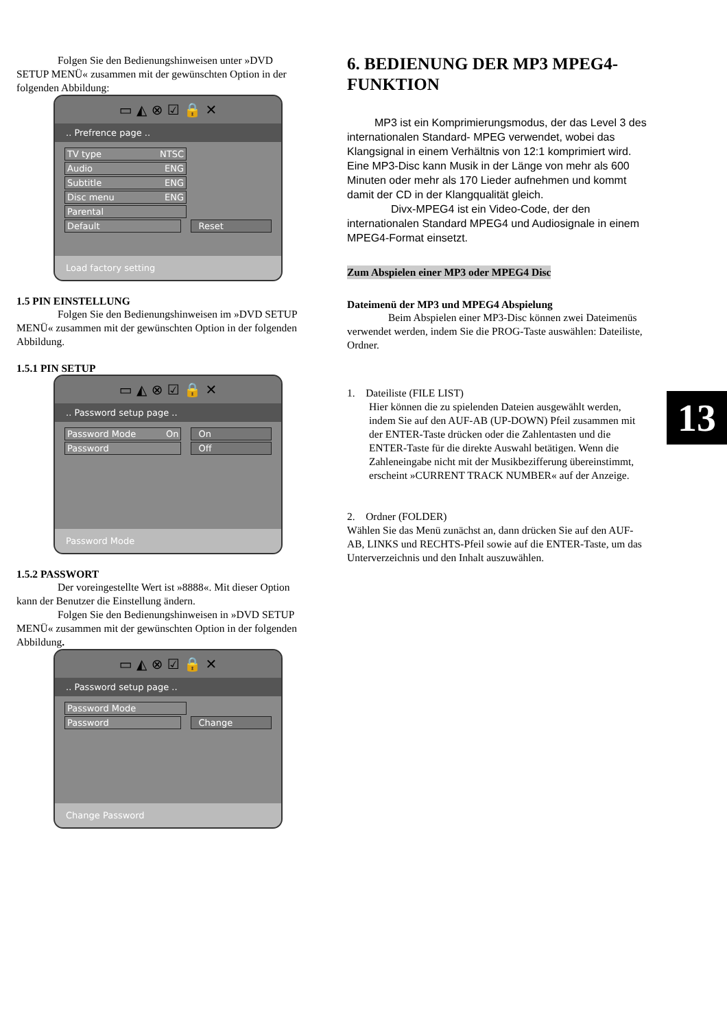Folgen Sie den Bedienungshinweisen unter »DVD SETUP MENÜ« zusammen mit der gewünschten Option in der folgenden Abbildung:
▭ ◭ ⊗ ☑ 🔒 ✕
.. Prefrence page ..
TV type NTSC
Audio ENG
Subtitle ENG
Disc menu ENG
Parental
Default Reset
Load factory setting
1.5 PIN EINSTELLUNG
Folgen Sie den Bedienungshinweisen im »DVD SETUP MENÜ« zusammen mit der gewünschten Option in der folgenden Abbildung.
1.5.1 PIN SETUP
▭ ◭ ⊗ ☑ 🔒 ✕
.. Password setup page ..
Password Mode On On
Password Off
Password Mode
1.5.2 PASSWORT
Der voreingestellte Wert ist »8888«. Mit dieser Option kann der Benutzer die Einstellung ändern.
Folgen Sie den Bedienungshinweisen in »DVD SETUP MENÜ« zusammen mit der gewünschten Option in der folgenden Abbildung.
▭ ◭ ⊗ ☑ 🔒 ✕
.. Password setup page ..
Password Mode
Password Change
Change Password
6. BEDIENUNG DER MP3 MPEG4-FUNKTION
MP3 ist ein Komprimierungsmodus, der das Level 3 des internationalen Standard- MPEG verwendet, wobei das Klangsignal in einem Verhältnis von 12:1 komprimiert wird. Eine MP3-Disc kann Musik in der Länge von mehr als 600 Minuten oder mehr als 170 Lieder aufnehmen und kommt damit der CD in der Klangqualität gleich.
Divx-MPEG4 ist ein Video-Code, der den internationalen Standard MPEG4 und Audiosignale in einem MPEG4-Format einsetzt.
Zum Abspielen einer MP3 oder MPEG4 Disc
Dateimenü der MP3 und MPEG4 Abspielung
Beim Abspielen einer MP3-Disc können zwei Dateimenüs verwendet werden, indem Sie die PROG-Taste auswählen: Dateiliste, Ordner.
1. Dateiliste (FILE LIST)
Hier können die zu spielenden Dateien ausgewählt werden, indem Sie auf den AUF-AB (UP-DOWN) Pfeil zusammen mit der ENTER-Taste drücken oder die Zahlentasten und die ENTER-Taste für die direkte Auswahl betätigen. Wenn die Zahleneingabe nicht mit der Musikbezifferung übereinstimmt, erscheint »CURRENT TRACK NUMBER« auf der Anzeige.
2. Ordner (FOLDER)
Wählen Sie das Menü zunächst an, dann drücken Sie auf den AUF-AB, LINKS und RECHTS-Pfeil sowie auf die ENTER-Taste, um das Unterverzeichnis und den Inhalt auszuwählen.
13